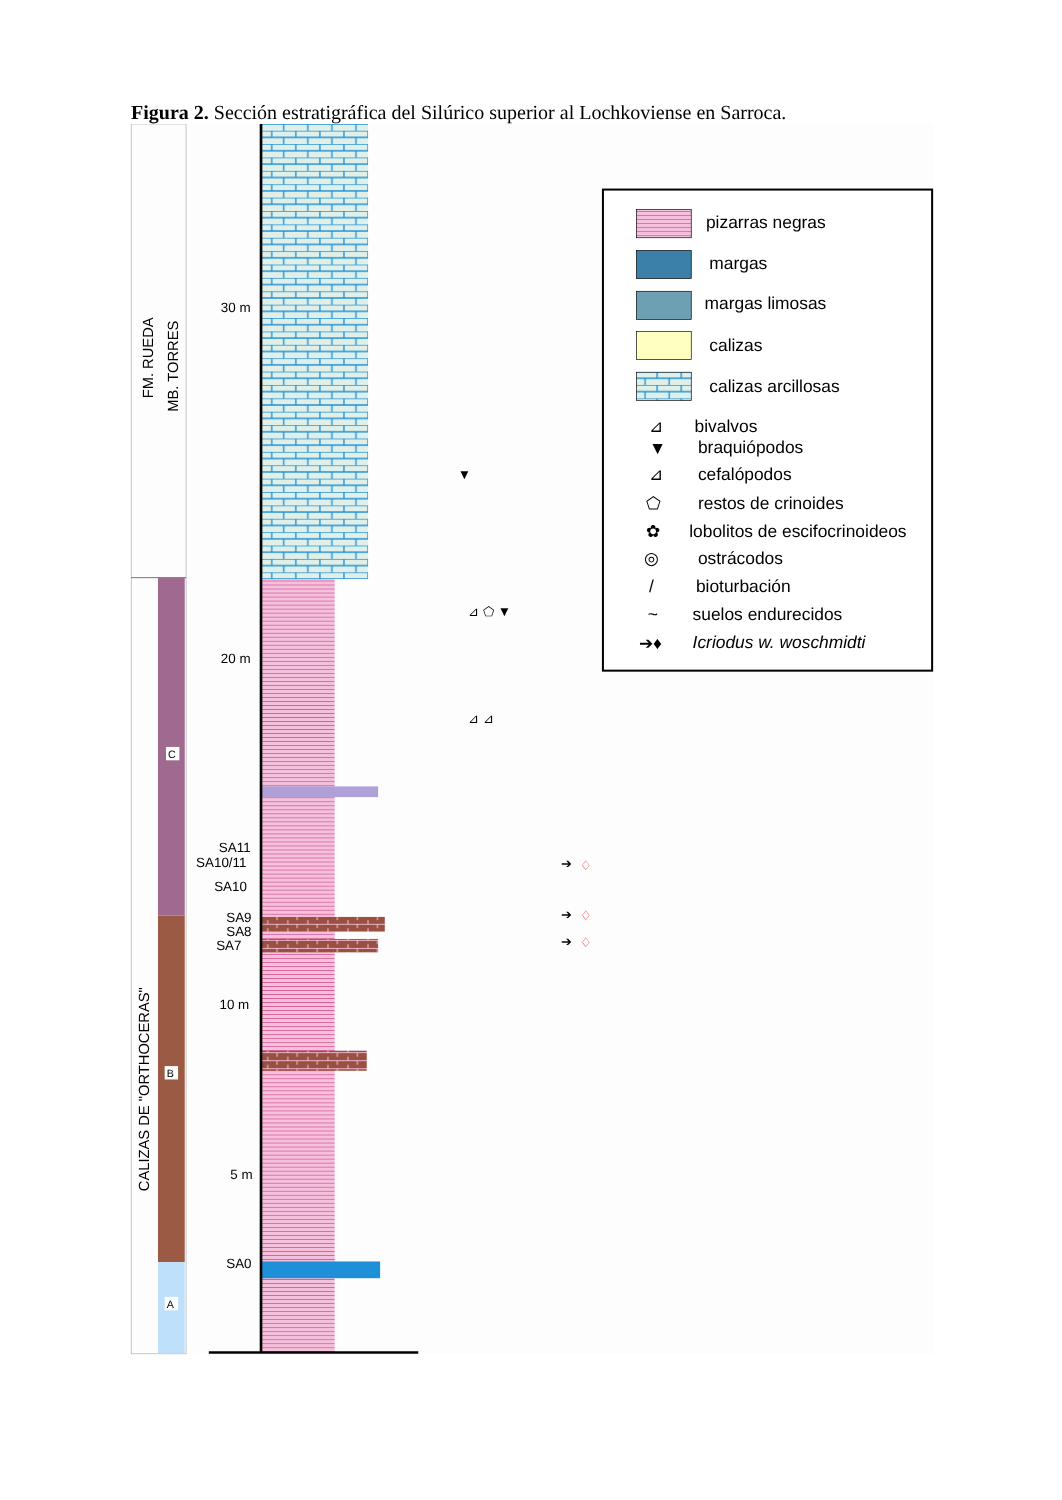Figura 2. Sección estratigráfica del Silúrico superior al Lochkoviense en Sarroca.
FM. RUEDA
MB. TORRES
CALIZAS DE "ORTHOCERAS"
C
B
A
30 m
20 m
SA11
SA10/11
SA10
SA9
SA8
SA7
10 m
5 m
SA0
▼
⊿ ⬠ ▼
⊿ ⊿
➔
♢
➔
♢
➔
♢
pizarras negras
margas
margas limosas
calizas
calizas arcillosas
⊿
bivalvos
▼
braquiópodos
⊿
cefalópodos
⬠
restos de crinoides
✿
lobolitos de escifocrinoideos
◎
ostrácodos
/
bioturbación
~
suelos endurecidos
➔♦
Icriodus w. woschmidti